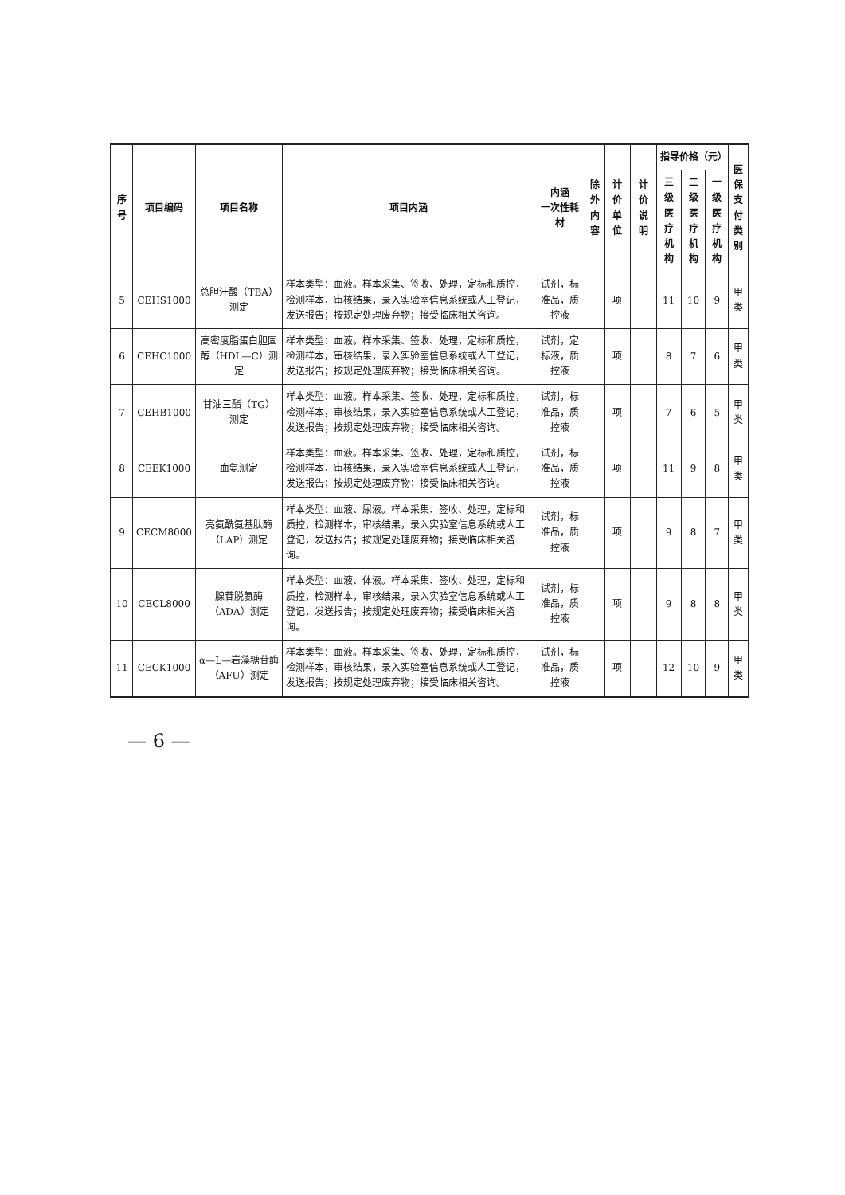| 序号 | 项目编码 | 项目名称 | 项目内涵 | 内涵 一次性耗材 | 除外 内容 | 计价单位 | 计价说明 | 指导价格（元） | | | 医保 支付 类别 |
| --- | --- | --- | --- | --- | --- | --- | --- | --- | --- | --- | --- |
| | | | | | | | | 三级医 疗机构 | 二级医 疗机构 | 一级医 疗机构 | |
| 5 | CEHS1000 | 总胆汁酸（TBA）测定 | 样本类型：血液。样本采集、签收、处理，定标和质控，检测样本，审核结果，录入实验室信息系统或人工登记，发送报告；按规定处理废弃物；接受临床相关咨询。 | 试剂，标准品，质控液 | | 项 | | 11 | 10 | 9 | 甲类 |
| 6 | CEHC1000 | 高密度脂蛋白胆固醇（HDL—C）测定 | 样本类型：血液。样本采集、签收、处理，定标和质控，检测样本，审核结果，录入实验室信息系统或人工登记，发送报告；按规定处理废弃物；接受临床相关咨询。 | 试剂，定标液，质控液 | | 项 | | 8 | 7 | 6 | 甲类 |
| 7 | CEHB1000 | 甘油三酯（TG）测定 | 样本类型：血液。样本采集、签收、处理，定标和质控，检测样本，审核结果，录入实验室信息系统或人工登记，发送报告；按规定处理废弃物；接受临床相关咨询。 | 试剂，标准品，质控液 | | 项 | | 7 | 6 | 5 | 甲类 |
| 8 | CEEK1000 | 血氨测定 | 样本类型：血液。样本采集、签收、处理，定标和质控，检测样本，审核结果，录入实验室信息系统或人工登记，发送报告；按规定处理废弃物；接受临床相关咨询。 | 试剂，标准品，质控液 | | 项 | | 11 | 9 | 8 | 甲类 |
| 9 | CECM8000 | 亮氨酰氨基肽酶（LAP）测定 | 样本类型：血液、尿液。样本采集、签收、处理，定标和质控，检测样本，审核结果，录入实验室信息系统或人工登记，发送报告；按规定处理废弃物；接受临床相关咨询。 | 试剂，标准品，质控液 | | 项 | | 9 | 8 | 7 | 甲类 |
| 10 | CECL8000 | 腺苷脱氨酶（ADA）测定 | 样本类型：血液、体液。样本采集、签收、处理，定标和质控，检测样本，审核结果，录入实验室信息系统或人工登记，发送报告；按规定处理废弃物；接受临床相关咨询。 | 试剂，标准品，质控液 | | 项 | | 9 | 8 | 8 | 甲类 |
| 11 | CECK1000 | α—L—岩藻糖苷酶（AFU）测定 | 样本类型：血液。样本采集、签收、处理，定标和质控，检测样本，审核结果，录入实验室信息系统或人工登记，发送报告；按规定处理废弃物；接受临床相关咨询。 | 试剂，标准品，质控液 | | 项 | | 12 | 10 | 9 | 甲类 |
— 6 —